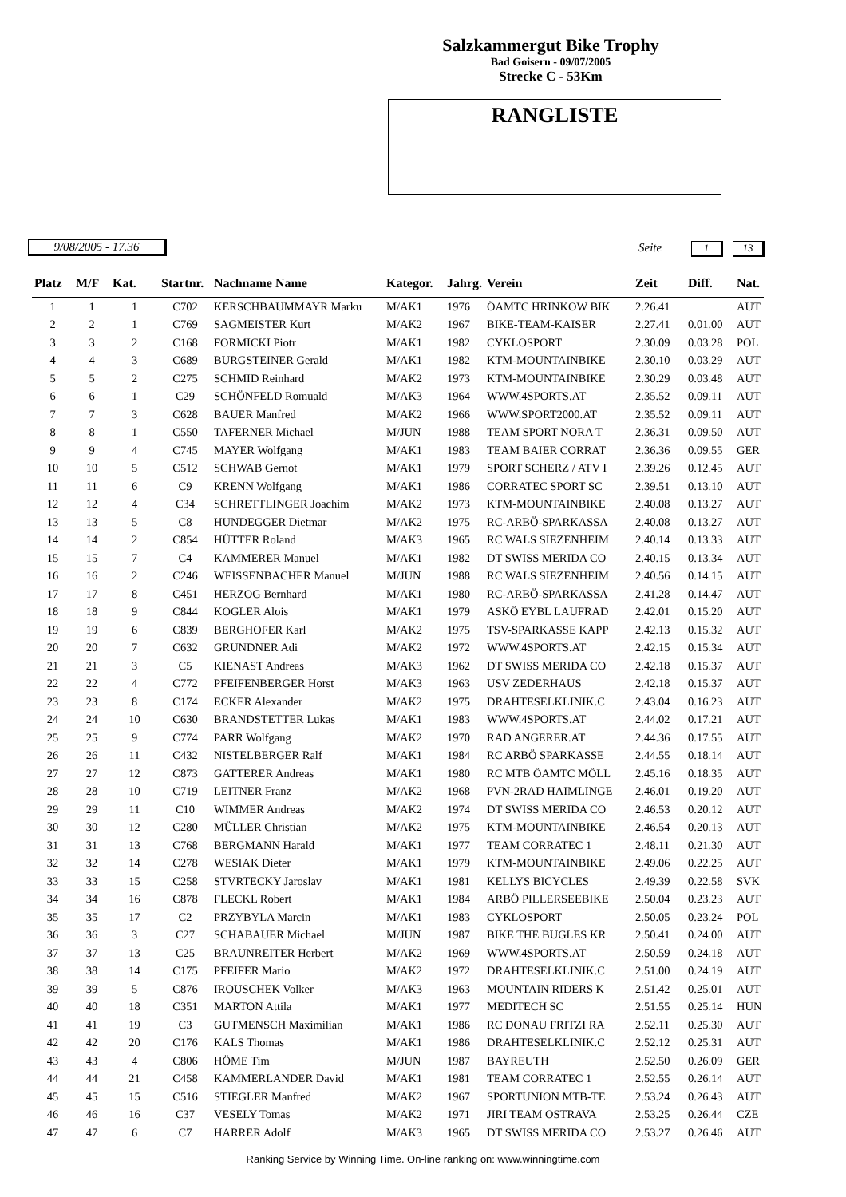Salzkammergut Bike Trophy
Bad Goisern - 09/07/2005
Strecke C - 53Km
RANGLISTE
9/08/2005 - 17.36 Seite 1 13
| Platz | M/F | Kat. | Startnr. | Nachname Name | Kategor. | Jahrg. | Verein | Zeit | Diff. | Nat. |
| --- | --- | --- | --- | --- | --- | --- | --- | --- | --- | --- |
| 1 | 1 | 1 | C702 | KERSCHBAUMMAYR Marku | M/AK1 | 1976 | ÖAMTC HRINKOW BIK | 2.26.41 | | AUT |
| 2 | 2 | 1 | C769 | SAGMEISTER Kurt | M/AK2 | 1967 | BIKE-TEAM-KAISER | 2.27.41 | 0.01.00 | AUT |
| 3 | 3 | 2 | C168 | FORMICKI Piotr | M/AK1 | 1982 | CYKLOSPORT | 2.30.09 | 0.03.28 | POL |
| 4 | 4 | 3 | C689 | BURGSTEINER Gerald | M/AK1 | 1982 | KTM-MOUNTAINBIKE | 2.30.10 | 0.03.29 | AUT |
| 5 | 5 | 2 | C275 | SCHMID Reinhard | M/AK2 | 1973 | KTM-MOUNTAINBIKE | 2.30.29 | 0.03.48 | AUT |
| 6 | 6 | 1 | C29 | SCHÖNFELD Romuald | M/AK3 | 1964 | WWW.4SPORTS.AT | 2.35.52 | 0.09.11 | AUT |
| 7 | 7 | 3 | C628 | BAUER Manfred | M/AK2 | 1966 | WWW.SPORT2000.AT | 2.35.52 | 0.09.11 | AUT |
| 8 | 8 | 1 | C550 | TAFERNER Michael | M/JUN | 1988 | TEAM SPORT NORA T | 2.36.31 | 0.09.50 | AUT |
| 9 | 9 | 4 | C745 | MAYER Wolfgang | M/AK1 | 1983 | TEAM BAIER CORRAT | 2.36.36 | 0.09.55 | GER |
| 10 | 10 | 5 | C512 | SCHWAB Gernot | M/AK1 | 1979 | SPORT SCHERZ / ATV I | 2.39.26 | 0.12.45 | AUT |
| 11 | 11 | 6 | C9 | KRENN Wolfgang | M/AK1 | 1986 | CORRATEC SPORT SC | 2.39.51 | 0.13.10 | AUT |
| 12 | 12 | 4 | C34 | SCHRETTLINGER Joachim | M/AK2 | 1973 | KTM-MOUNTAINBIKE | 2.40.08 | 0.13.27 | AUT |
| 13 | 13 | 5 | C8 | HUNDEGGER Dietmar | M/AK2 | 1975 | RC-ARBÖ-SPARKASSA | 2.40.08 | 0.13.27 | AUT |
| 14 | 14 | 2 | C854 | HÜTTER Roland | M/AK3 | 1965 | RC WALS SIEZENHEIM | 2.40.14 | 0.13.33 | AUT |
| 15 | 15 | 7 | C4 | KAMMERER Manuel | M/AK1 | 1982 | DT SWISS MERIDA CO | 2.40.15 | 0.13.34 | AUT |
| 16 | 16 | 2 | C246 | WEISSENBACHER Manuel | M/JUN | 1988 | RC WALS SIEZENHEIM | 2.40.56 | 0.14.15 | AUT |
| 17 | 17 | 8 | C451 | HERZOG Bernhard | M/AK1 | 1980 | RC-ARBÖ-SPARKASSA | 2.41.28 | 0.14.47 | AUT |
| 18 | 18 | 9 | C844 | KOGLER Alois | M/AK1 | 1979 | ASKÖ EYBL LAUFRAD | 2.42.01 | 0.15.20 | AUT |
| 19 | 19 | 6 | C839 | BERGHOFER Karl | M/AK2 | 1975 | TSV-SPARKASSE KAPP | 2.42.13 | 0.15.32 | AUT |
| 20 | 20 | 7 | C632 | GRUNDNER Adi | M/AK2 | 1972 | WWW.4SPORTS.AT | 2.42.15 | 0.15.34 | AUT |
| 21 | 21 | 3 | C5 | KIENAST Andreas | M/AK3 | 1962 | DT SWISS MERIDA CO | 2.42.18 | 0.15.37 | AUT |
| 22 | 22 | 4 | C772 | PFEIFENBERGER Horst | M/AK3 | 1963 | USV ZEDERHAUS | 2.42.18 | 0.15.37 | AUT |
| 23 | 23 | 8 | C174 | ECKER Alexander | M/AK2 | 1975 | DRAHTESELKLINIK.C | 2.43.04 | 0.16.23 | AUT |
| 24 | 24 | 10 | C630 | BRANDSTETTER Lukas | M/AK1 | 1983 | WWW.4SPORTS.AT | 2.44.02 | 0.17.21 | AUT |
| 25 | 25 | 9 | C774 | PARR Wolfgang | M/AK2 | 1970 | RAD ANGERER.AT | 2.44.36 | 0.17.55 | AUT |
| 26 | 26 | 11 | C432 | NISTELBERGER Ralf | M/AK1 | 1984 | RC ARBÖ SPARKASSE | 2.44.55 | 0.18.14 | AUT |
| 27 | 27 | 12 | C873 | GATTERER Andreas | M/AK1 | 1980 | RC MTB ÖAMTC MÖLL | 2.45.16 | 0.18.35 | AUT |
| 28 | 28 | 10 | C719 | LEITNER Franz | M/AK2 | 1968 | PVN-2RAD HAIMLINGE | 2.46.01 | 0.19.20 | AUT |
| 29 | 29 | 11 | C10 | WIMMER Andreas | M/AK2 | 1974 | DT SWISS MERIDA CO | 2.46.53 | 0.20.12 | AUT |
| 30 | 30 | 12 | C280 | MÜLLER Christian | M/AK2 | 1975 | KTM-MOUNTAINBIKE | 2.46.54 | 0.20.13 | AUT |
| 31 | 31 | 13 | C768 | BERGMANN Harald | M/AK1 | 1977 | TEAM CORRATEC 1 | 2.48.11 | 0.21.30 | AUT |
| 32 | 32 | 14 | C278 | WESIAK Dieter | M/AK1 | 1979 | KTM-MOUNTAINBIKE | 2.49.06 | 0.22.25 | AUT |
| 33 | 33 | 15 | C258 | STVRTECKY Jaroslav | M/AK1 | 1981 | KELLYS BICYCLES | 2.49.39 | 0.22.58 | SVK |
| 34 | 34 | 16 | C878 | FLECKL Robert | M/AK1 | 1984 | ARBÖ PILLERSEEBIKE | 2.50.04 | 0.23.23 | AUT |
| 35 | 35 | 17 | C2 | PRZYBYLA Marcin | M/AK1 | 1983 | CYKLOSPORT | 2.50.05 | 0.23.24 | POL |
| 36 | 36 | 3 | C27 | SCHABAUER Michael | M/JUN | 1987 | BIKE THE BUGLES KR | 2.50.41 | 0.24.00 | AUT |
| 37 | 37 | 13 | C25 | BRAUNREITER Herbert | M/AK2 | 1969 | WWW.4SPORTS.AT | 2.50.59 | 0.24.18 | AUT |
| 38 | 38 | 14 | C175 | PFEIFER Mario | M/AK2 | 1972 | DRAHTESELKLINIK.C | 2.51.00 | 0.24.19 | AUT |
| 39 | 39 | 5 | C876 | IROUSCHEK Volker | M/AK3 | 1963 | MOUNTAIN RIDERS K | 2.51.42 | 0.25.01 | AUT |
| 40 | 40 | 18 | C351 | MARTON Attila | M/AK1 | 1977 | MEDITECH SC | 2.51.55 | 0.25.14 | HUN |
| 41 | 41 | 19 | C3 | GUTMENSCH Maximilian | M/AK1 | 1986 | RC DONAU FRITZI RA | 2.52.11 | 0.25.30 | AUT |
| 42 | 42 | 20 | C176 | KALS Thomas | M/AK1 | 1986 | DRAHTESELKLINIK.C | 2.52.12 | 0.25.31 | AUT |
| 43 | 43 | 4 | C806 | HÖME Tim | M/JUN | 1987 | BAYREUTH | 2.52.50 | 0.26.09 | GER |
| 44 | 44 | 21 | C458 | KAMMERLANDER David | M/AK1 | 1981 | TEAM CORRATEC 1 | 2.52.55 | 0.26.14 | AUT |
| 45 | 45 | 15 | C516 | STIEGLER Manfred | M/AK2 | 1967 | SPORTUNION MTB-TE | 2.53.24 | 0.26.43 | AUT |
| 46 | 46 | 16 | C37 | VESELY Tomas | M/AK2 | 1971 | JIRI TEAM OSTRAVA | 2.53.25 | 0.26.44 | CZE |
| 47 | 47 | 6 | C7 | HARRER Adolf | M/AK3 | 1965 | DT SWISS MERIDA CO | 2.53.27 | 0.26.46 | AUT |
Ranking Service by Winning Time. On-line ranking on: www.winningtime.com